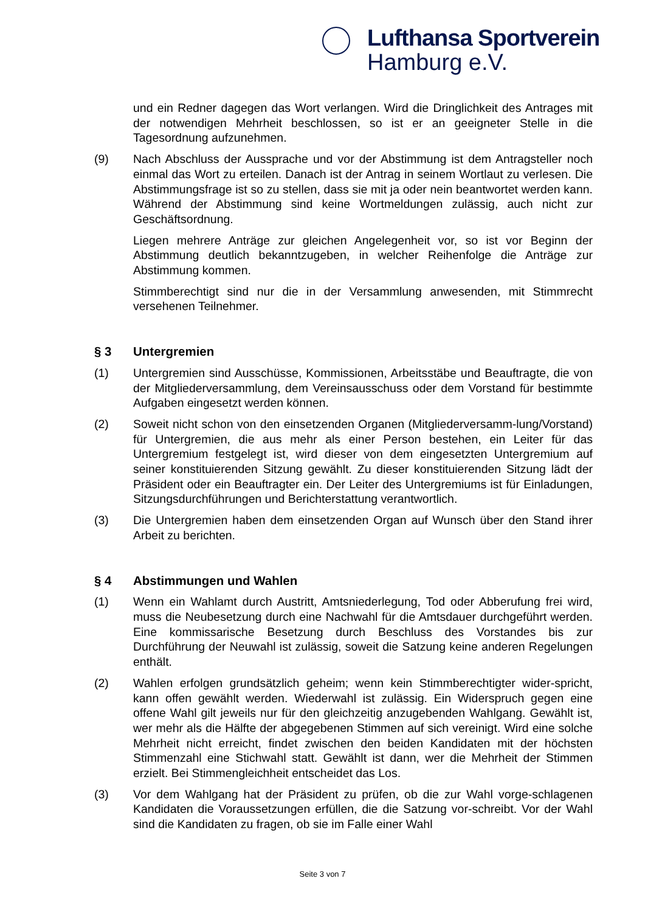Lufthansa Sportverein
Hamburg e.V.
und ein Redner dagegen das Wort verlangen. Wird die Dringlichkeit des Antrages mit der notwendigen Mehrheit beschlossen, so ist er an geeigneter Stelle in die Tagesordnung aufzunehmen.
(9) Nach Abschluss der Aussprache und vor der Abstimmung ist dem Antragsteller noch einmal das Wort zu erteilen. Danach ist der Antrag in seinem Wortlaut zu verlesen. Die Abstimmungsfrage ist so zu stellen, dass sie mit ja oder nein beantwortet werden kann. Während der Abstimmung sind keine Wortmeldungen zulässig, auch nicht zur Geschäftsordnung.
Liegen mehrere Anträge zur gleichen Angelegenheit vor, so ist vor Beginn der Abstimmung deutlich bekanntzugeben, in welcher Reihenfolge die Anträge zur Abstimmung kommen.
Stimmberechtigt sind nur die in der Versammlung anwesenden, mit Stimmrecht versehenen Teilnehmer.
§ 3 Untergremien
(1) Untergremien sind Ausschüsse, Kommissionen, Arbeitsstäbe und Beauftragte, die von der Mitgliederversammlung, dem Vereinsausschuss oder dem Vorstand für bestimmte Aufgaben eingesetzt werden können.
(2) Soweit nicht schon von den einsetzenden Organen (Mitgliederversamm-lung/Vorstand) für Untergremien, die aus mehr als einer Person bestehen, ein Leiter für das Untergremium festgelegt ist, wird dieser von dem eingesetzten Untergremium auf seiner konstituierenden Sitzung gewählt. Zu dieser konstituierenden Sitzung lädt der Präsident oder ein Beauftragter ein. Der Leiter des Untergremiums ist für Einladungen, Sitzungsdurchführungen und Berichterstattung verantwortlich.
(3) Die Untergremien haben dem einsetzenden Organ auf Wunsch über den Stand ihrer Arbeit zu berichten.
§ 4 Abstimmungen und Wahlen
(1) Wenn ein Wahlamt durch Austritt, Amtsniederlegung, Tod oder Abberufung frei wird, muss die Neubesetzung durch eine Nachwahl für die Amtsdauer durchgeführt werden. Eine kommissarische Besetzung durch Beschluss des Vorstandes bis zur Durchführung der Neuwahl ist zulässig, soweit die Satzung keine anderen Regelungen enthält.
(2) Wahlen erfolgen grundsätzlich geheim; wenn kein Stimmberechtigter wider-spricht, kann offen gewählt werden. Wiederwahl ist zulässig. Ein Widerspruch gegen eine offene Wahl gilt jeweils nur für den gleichzeitig anzugebenden Wahlgang. Gewählt ist, wer mehr als die Hälfte der abgegebenen Stimmen auf sich vereinigt. Wird eine solche Mehrheit nicht erreicht, findet zwischen den beiden Kandidaten mit der höchsten Stimmenzahl eine Stichwahl statt. Gewählt ist dann, wer die Mehrheit der Stimmen erzielt. Bei Stimmengleichheit entscheidet das Los.
(3) Vor dem Wahlgang hat der Präsident zu prüfen, ob die zur Wahl vorge-schlagenen Kandidaten die Voraussetzungen erfüllen, die die Satzung vor-schreibt. Vor der Wahl sind die Kandidaten zu fragen, ob sie im Falle einer Wahl
Seite 3 von 7